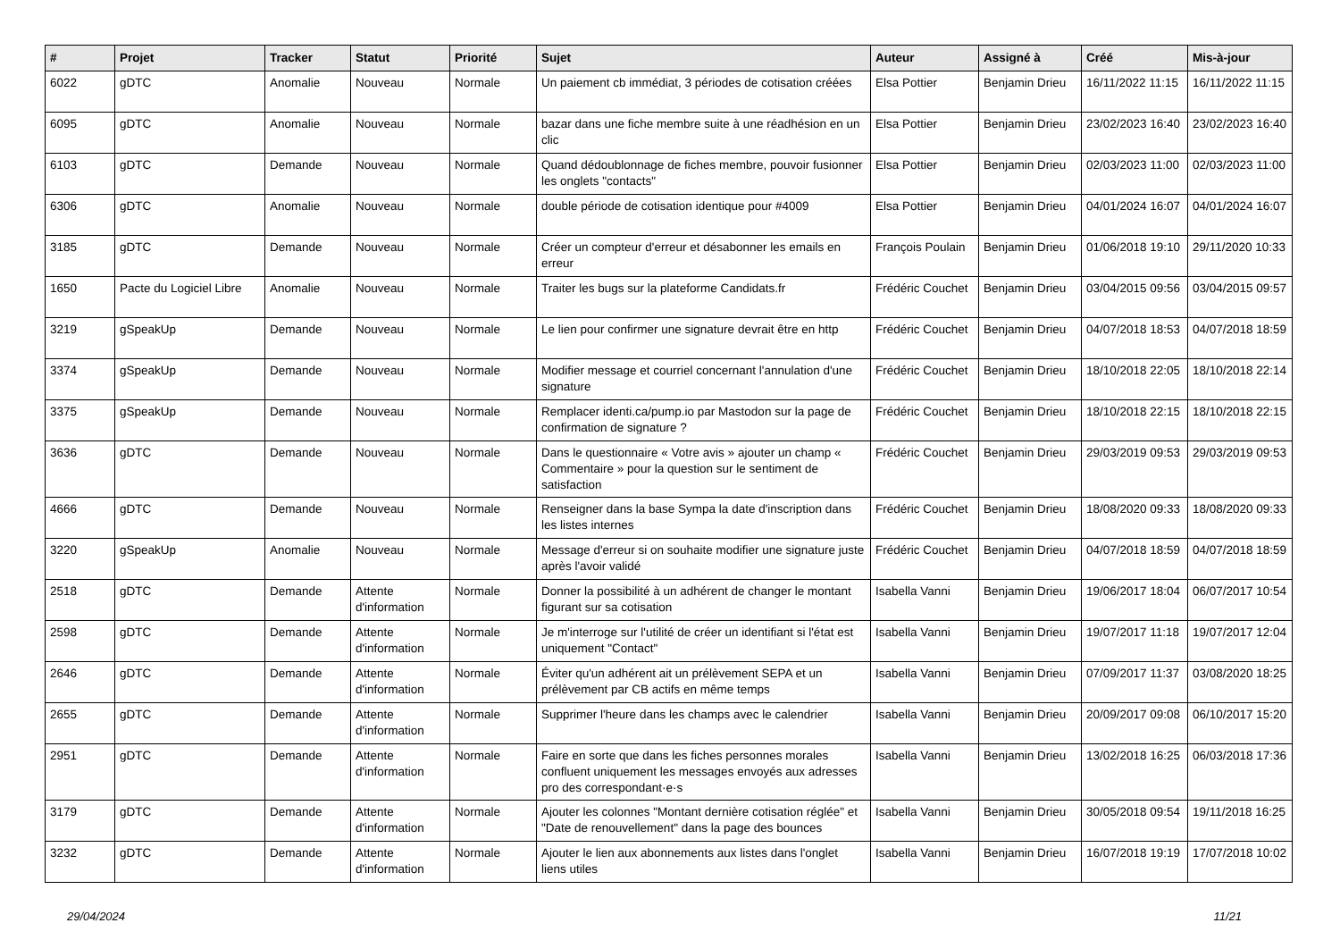| # | Projet | Tracker | Statut | Priorité | Sujet | Auteur | Assigné à | Créé | Mis-à-jour |
| --- | --- | --- | --- | --- | --- | --- | --- | --- | --- |
| 6022 | gDTC | Anomalie | Nouveau | Normale | Un paiement cb immédiat, 3 périodes de cotisation créées | Elsa Pottier | Benjamin Drieu | 16/11/2022 11:15 | 16/11/2022 11:15 |
| 6095 | gDTC | Anomalie | Nouveau | Normale | bazar dans une fiche membre suite à une réadhésion en un clic | Elsa Pottier | Benjamin Drieu | 23/02/2023 16:40 | 23/02/2023 16:40 |
| 6103 | gDTC | Demande | Nouveau | Normale | Quand dédoublonnage de fiches membre, pouvoir fusionner les onglets "contacts" | Elsa Pottier | Benjamin Drieu | 02/03/2023 11:00 | 02/03/2023 11:00 |
| 6306 | gDTC | Anomalie | Nouveau | Normale | double période de cotisation identique pour #4009 | Elsa Pottier | Benjamin Drieu | 04/01/2024 16:07 | 04/01/2024 16:07 |
| 3185 | gDTC | Demande | Nouveau | Normale | Créer un compteur d'erreur et désabonner les emails en erreur | François Poulain | Benjamin Drieu | 01/06/2018 19:10 | 29/11/2020 10:33 |
| 1650 | Pacte du Logiciel Libre | Anomalie | Nouveau | Normale | Traiter les bugs sur la plateforme Candidats.fr | Frédéric Couchet | Benjamin Drieu | 03/04/2015 09:56 | 03/04/2015 09:57 |
| 3219 | gSpeakUp | Demande | Nouveau | Normale | Le lien pour confirmer une signature devrait être en http | Frédéric Couchet | Benjamin Drieu | 04/07/2018 18:53 | 04/07/2018 18:59 |
| 3374 | gSpeakUp | Demande | Nouveau | Normale | Modifier message et courriel concernant l'annulation d'une signature | Frédéric Couchet | Benjamin Drieu | 18/10/2018 22:05 | 18/10/2018 22:14 |
| 3375 | gSpeakUp | Demande | Nouveau | Normale | Remplacer identi.ca/pump.io par Mastodon sur la page de confirmation de signature ? | Frédéric Couchet | Benjamin Drieu | 18/10/2018 22:15 | 18/10/2018 22:15 |
| 3636 | gDTC | Demande | Nouveau | Normale | Dans le questionnaire « Votre avis » ajouter un champ « Commentaire » pour la question sur le sentiment de satisfaction | Frédéric Couchet | Benjamin Drieu | 29/03/2019 09:53 | 29/03/2019 09:53 |
| 4666 | gDTC | Demande | Nouveau | Normale | Renseigner dans la base Sympa la date d'inscription dans les listes internes | Frédéric Couchet | Benjamin Drieu | 18/08/2020 09:33 | 18/08/2020 09:33 |
| 3220 | gSpeakUp | Anomalie | Nouveau | Normale | Message d'erreur si on souhaite modifier une signature juste après l'avoir validé | Frédéric Couchet | Benjamin Drieu | 04/07/2018 18:59 | 04/07/2018 18:59 |
| 2518 | gDTC | Demande | Attente d'information | Normale | Donner la possibilité à un adhérent de changer le montant figurant sur sa cotisation | Isabella Vanni | Benjamin Drieu | 19/06/2017 18:04 | 06/07/2017 10:54 |
| 2598 | gDTC | Demande | Attente d'information | Normale | Je m'interroge sur l'utilité de créer un identifiant si l'état est uniquement "Contact" | Isabella Vanni | Benjamin Drieu | 19/07/2017 11:18 | 19/07/2017 12:04 |
| 2646 | gDTC | Demande | Attente d'information | Normale | Éviter qu'un adhérent ait un prélèvement SEPA et un prélèvement par CB actifs en même temps | Isabella Vanni | Benjamin Drieu | 07/09/2017 11:37 | 03/08/2020 18:25 |
| 2655 | gDTC | Demande | Attente d'information | Normale | Supprimer l'heure dans les champs avec le calendrier | Isabella Vanni | Benjamin Drieu | 20/09/2017 09:08 | 06/10/2017 15:20 |
| 2951 | gDTC | Demande | Attente d'information | Normale | Faire en sorte que dans les fiches personnes morales confluent uniquement les messages envoyés aux adresses pro des correspondant·e·s | Isabella Vanni | Benjamin Drieu | 13/02/2018 16:25 | 06/03/2018 17:36 |
| 3179 | gDTC | Demande | Attente d'information | Normale | Ajouter les colonnes "Montant dernière cotisation réglée" et "Date de renouvellement" dans la page des bounces | Isabella Vanni | Benjamin Drieu | 30/05/2018 09:54 | 19/11/2018 16:25 |
| 3232 | gDTC | Demande | Attente d'information | Normale | Ajouter le lien aux abonnements aux listes dans l'onglet liens utiles | Isabella Vanni | Benjamin Drieu | 16/07/2018 19:19 | 17/07/2018 10:02 |
29/04/2024 11/21